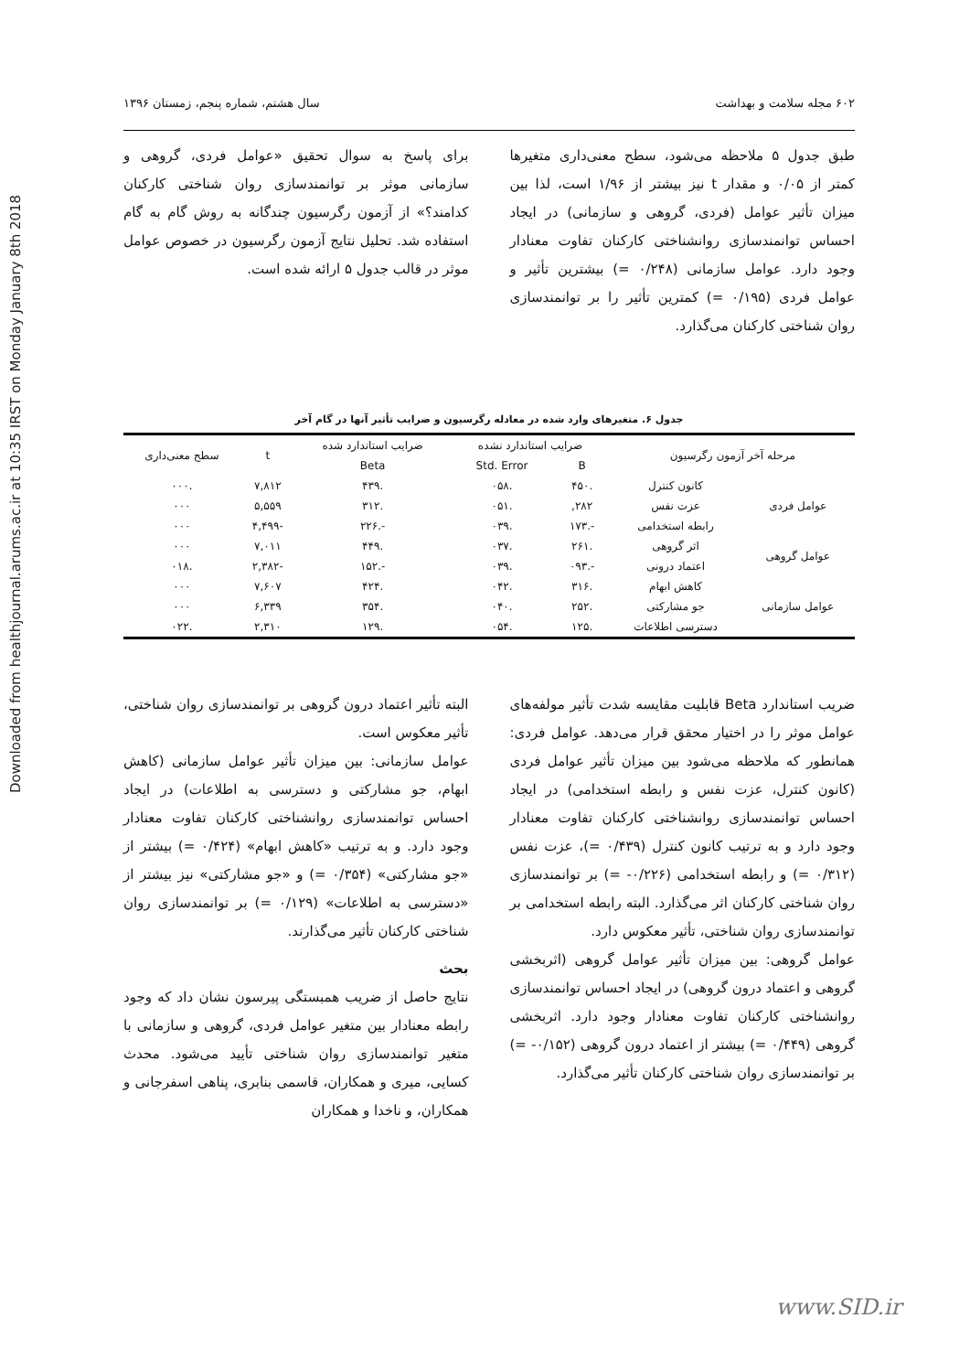Downloaded from healthjournal.arums.ac.ir at 10:35 IRST on Monday January 8th 2018
۶۰۲ مجله سلامت و بهداشت سال هشتم، شماره پنجم، زمستان ۱۳۹۶
طبق جدول ۵ ملاحظه می‌شود، سطح معنی‌داری متغیرها کمتر از ۰/۰۵ و مقدار t نیز بیشتر از ۱/۹۶ است، لذا بین میزان تأثیر عوامل (فردی، گروهی و سازمانی) در ایجاد احساس توانمندسازی روانشناختی کارکنان تفاوت معنادار وجود دارد. عوامل سازمانی (۰/۲۴۸ =) بیشترین تأثیر و عوامل فردی (۰/۱۹۵ =) کمترین تأثیر را بر توانمندسازی روان شناختی کارکنان می‌گذارد.
برای پاسخ به سوال تحقیق «عوامل فردی، گروهی و سازمانی موثر بر توانمندسازی روان شناختی کارکنان کدامند؟» از آزمون رگرسیون چندگانه به روش گام به گام استفاده شد. تحلیل نتایج آزمون رگرسیون در خصوص عوامل موثر در قالب جدول ۵ ارائه شده است.
جدول ۶. متغیرهای وارد شده در معادله رگرسیون و ضرایب تأثیر آنها در گام آخر
| مرحله آخر آزمون رگرسیون | | ضرایب استاندارد نشده | | ضرایب استاندارد شده | t | سطح معنی‌داری |
| --- | --- | --- | --- | --- | --- | --- |
| | | B | Std. Error | Beta | | |
| عوامل فردی | کانون کنترل | .۴۵۰ | .۰۵۸ | .۴۳۹ | ۷,۸۱۲ | .۰۰۰ |
| | عزت نفس | ۲۸۲, | .۰۵۱ | .۳۱۲ | ۵,۵۵۹ | ۰۰۰ |
| | رابطه استخدامی | -.۱۷۳ | .۰۳۹ | -.۲۲۶ | -۴,۴۹۹ | ۰۰۰ |
| عوامل گروهی | اثر گروهی | .۲۶۱ | .۰۳۷ | .۴۴۹ | ۷,۰۱۱ | ۰۰۰ |
| | اعتماد درونی | -.۰۹۳ | .۰۳۹ | -.۱۵۲ | -۲,۳۸۲ | .۰۱۸ |
| عوامل سازمانی | کاهش ابهام | .۳۱۶ | .۰۴۲ | .۴۲۴ | ۷,۶۰۷ | ۰۰۰ |
| | جو مشارکتی | .۲۵۲ | .۰۴۰ | .۳۵۴ | ۶,۳۳۹ | ۰۰۰ |
| | دسترسی اطلاعات | .۱۲۵ | .۰۵۴ | .۱۲۹ | ۲,۳۱۰ | .۰۲۲ |
ضریب استاندارد Beta قابلیت مقایسه شدت تأثیر مولفه‌های عوامل موثر را در اختیار محقق قرار می‌دهد. عوامل فردی: همانطور که ملاحظه می‌شود بین میزان تأثیر عوامل فردی (کانون کنترل، عزت نفس و رابطه استخدامی) در ایجاد احساس توانمندسازی روانشناختی کارکنان تفاوت معنادار وجود دارد و به ترتیب کانون کنترل (۰/۴۳۹ =)، عزت نفس (۰/۳۱۲ =) و رابطه استخدامی (۰/۲۲۶- =) بر توانمندسازی روان شناختی کارکنان اثر می‌گذارد. البته رابطه استخدامی بر توانمندسازی روان شناختی، تأثیر معکوس دارد.
عوامل گروهی: بین میزان تأثیر عوامل گروهی (اثربخشی گروهی و اعتماد درون گروهی) در ایجاد احساس توانمندسازی روانشناختی کارکنان تفاوت معنادار وجود دارد. اثربخشی گروهی (۰/۴۴۹ =) بیشتر از اعتماد درون گروهی (۰/۱۵۲- =) بر توانمندسازی روان شناختی کارکنان تأثیر می‌گذارد.
البته تأثیر اعتماد درون گروهی بر توانمندسازی روان شناختی، تأثیر معکوس است.
عوامل سازمانی: بین میزان تأثیر عوامل سازمانی (کاهش ابهام، جو مشارکتی و دسترسی به اطلاعات) در ایجاد احساس توانمندسازی روانشناختی کارکنان تفاوت معنادار وجود دارد. و به ترتیب «کاهش ابهام» (۰/۴۲۴ =) بیشتر از «جو مشارکتی» (۰/۳۵۴ =) و «جو مشارکتی» نیز بیشتر از «دسترسی به اطلاعات» (۰/۱۲۹ =) بر توانمندسازی روان شناختی کارکنان تأثیر می‌گذارند.
بحث
نتایج حاصل از ضریب همبستگی پیرسون نشان داد که وجود رابطه معنادار بین متغیر عوامل فردی، گروهی و سازمانی با متغیر توانمندسازی روان شناختی تأیید می‌شود. محدث کسایی، میری و همکاران، قاسمی بنابری، پناهی اسفرجانی و همکاران، و ناخدا و همکاران
www.SID.ir